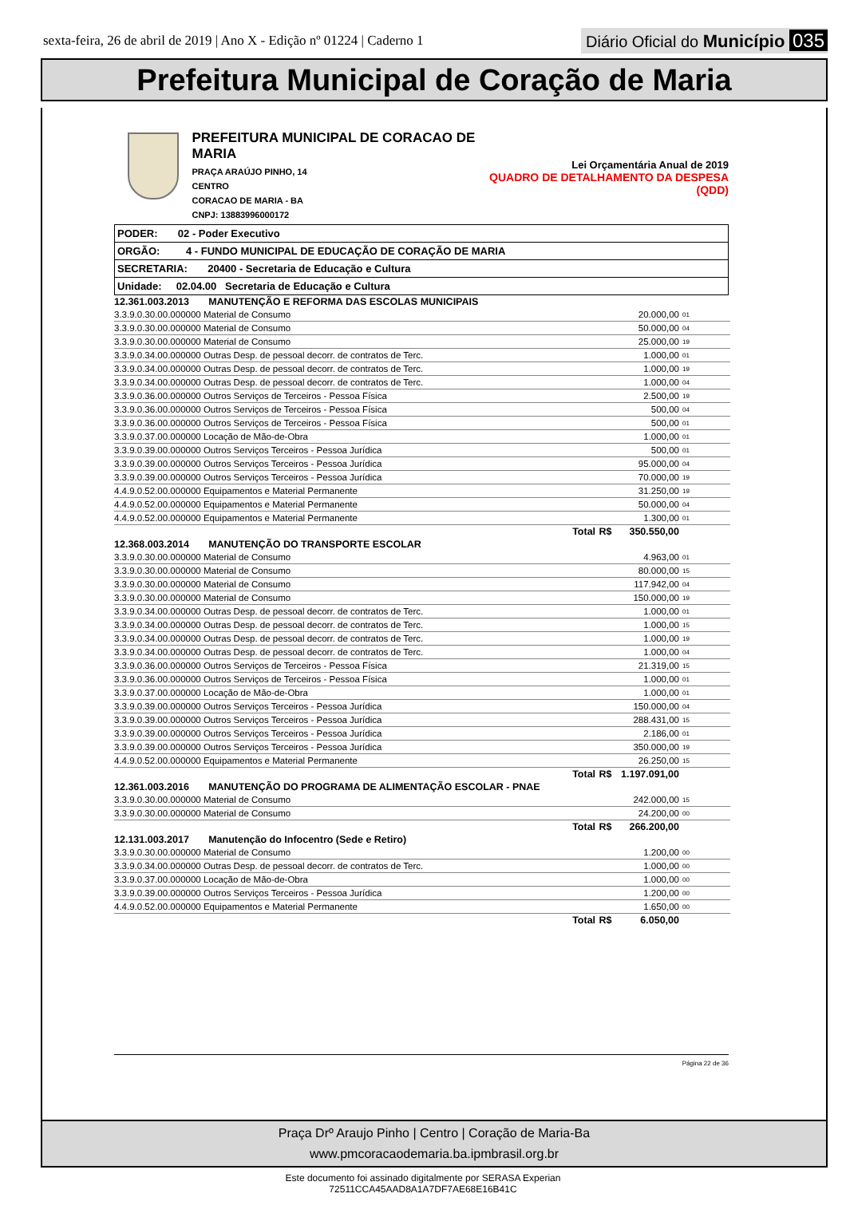sexta-feira, 26 de abril de 2019 | Ano X - Edição nº 01224 | Caderno 1
Diário Oficial do Município 035
Prefeitura Municipal de Coração de Maria
PREFEITURA MUNICIPAL DE CORACAO DE MARIA
PRAÇA ARAÚJO PINHO, 14
CENTRO
CORACAO DE MARIA - BA
CNPJ: 13883996000172
Lei Orçamentária Anual de 2019
QUADRO DE DETALHAMENTO DA DESPESA (QDD)
| PODER: 02 - Poder Executivo |
| ORGÃO: 4 - FUNDO MUNICIPAL DE EDUCAÇÃO DE CORAÇÃO DE MARIA |
| SECRETARIA: 20400 - Secretaria de Educação e Cultura |
| Unidade: 02.04.00 Secretaria de Educação e Cultura |
| 12.361.003.2013 MANUTENÇÃO E REFORMA DAS ESCOLAS MUNICIPAIS | | | |
| 3.3.9.0.30.00.000000 Material de Consumo | | 20.000,00 | 01 |
| 3.3.9.0.30.00.000000 Material de Consumo | | 50.000,00 | 04 |
| 3.3.9.0.30.00.000000 Material de Consumo | | 25.000,00 | 19 |
| 3.3.9.0.34.00.000000 Outras Desp. de pessoal decorr. de contratos de Terc. | | 1.000,00 | 01 |
| 3.3.9.0.34.00.000000 Outras Desp. de pessoal decorr. de contratos de Terc. | | 1.000,00 | 19 |
| 3.3.9.0.34.00.000000 Outras Desp. de pessoal decorr. de contratos de Terc. | | 1.000,00 | 04 |
| 3.3.9.0.36.00.000000 Outros Serviços de Terceiros - Pessoa Física | | 2.500,00 | 19 |
| 3.3.9.0.36.00.000000 Outros Serviços de Terceiros - Pessoa Física | | 500,00 | 04 |
| 3.3.9.0.36.00.000000 Outros Serviços de Terceiros - Pessoa Física | | 500,00 | 01 |
| 3.3.9.0.37.00.000000 Locação de Mão-de-Obra | | 1.000,00 | 01 |
| 3.3.9.0.39.00.000000 Outros Serviços Terceiros - Pessoa Jurídica | | 500,00 | 01 |
| 3.3.9.0.39.00.000000 Outros Serviços Terceiros - Pessoa Jurídica | | 95.000,00 | 04 |
| 3.3.9.0.39.00.000000 Outros Serviços Terceiros - Pessoa Jurídica | | 70.000,00 | 19 |
| 4.4.9.0.52.00.000000 Equipamentos e Material Permanente | | 31.250,00 | 19 |
| 4.4.9.0.52.00.000000 Equipamentos e Material Permanente | | 50.000,00 | 04 |
| 4.4.9.0.52.00.000000 Equipamentos e Material Permanente | | 1.300,00 | 01 |
| Total | R$ | 350.550,00 | |
| 12.368.003.2014 MANUTENÇÃO DO TRANSPORTE ESCOLAR | | | |
| 3.3.9.0.30.00.000000 Material de Consumo | | 4.963,00 | 01 |
| 3.3.9.0.30.00.000000 Material de Consumo | | 80.000,00 | 15 |
| 3.3.9.0.30.00.000000 Material de Consumo | | 117.942,00 | 04 |
| 3.3.9.0.30.00.000000 Material de Consumo | | 150.000,00 | 19 |
| 3.3.9.0.34.00.000000 Outras Desp. de pessoal decorr. de contratos de Terc. | | 1.000,00 | 01 |
| 3.3.9.0.34.00.000000 Outras Desp. de pessoal decorr. de contratos de Terc. | | 1.000,00 | 15 |
| 3.3.9.0.34.00.000000 Outras Desp. de pessoal decorr. de contratos de Terc. | | 1.000,00 | 19 |
| 3.3.9.0.34.00.000000 Outras Desp. de pessoal decorr. de contratos de Terc. | | 1.000,00 | 04 |
| 3.3.9.0.36.00.000000 Outros Serviços de Terceiros - Pessoa Física | | 21.319,00 | 15 |
| 3.3.9.0.36.00.000000 Outros Serviços de Terceiros - Pessoa Física | | 1.000,00 | 01 |
| 3.3.9.0.37.00.000000 Locação de Mão-de-Obra | | 1.000,00 | 01 |
| 3.3.9.0.39.00.000000 Outros Serviços Terceiros - Pessoa Jurídica | | 150.000,00 | 04 |
| 3.3.9.0.39.00.000000 Outros Serviços Terceiros - Pessoa Jurídica | | 288.431,00 | 15 |
| 3.3.9.0.39.00.000000 Outros Serviços Terceiros - Pessoa Jurídica | | 2.186,00 | 01 |
| 3.3.9.0.39.00.000000 Outros Serviços Terceiros - Pessoa Jurídica | | 350.000,00 | 19 |
| 4.4.9.0.52.00.000000 Equipamentos e Material Permanente | | 26.250,00 | 15 |
| Total | R$ | 1.197.091,00 | |
| 12.361.003.2016 MANUTENÇÃO DO PROGRAMA DE ALIMENTAÇÃO ESCOLAR - PNAE | | | |
| 3.3.9.0.30.00.000000 Material de Consumo | | 242.000,00 | 15 |
| 3.3.9.0.30.00.000000 Material de Consumo | | 24.200,00 | 00 |
| Total | R$ | 266.200,00 | |
| 12.131.003.2017 Manutenção do Infocentro (Sede e Retiro) | | | |
| 3.3.9.0.30.00.000000 Material de Consumo | | 1.200,00 | 00 |
| 3.3.9.0.34.00.000000 Outras Desp. de pessoal decorr. de contratos de Terc. | | 1.000,00 | 00 |
| 3.3.9.0.37.00.000000 Locação de Mão-de-Obra | | 1.000,00 | 00 |
| 3.3.9.0.39.00.000000 Outros Serviços Terceiros - Pessoa Jurídica | | 1.200,00 | 00 |
| 4.4.9.0.52.00.000000 Equipamentos e Material Permanente | | 1.650,00 | 00 |
| Total | R$ | 6.050,00 | |
Página 22 de 36
Praça Drº Araujo Pinho | Centro | Coração de Maria-Ba
www.pmcoracaodemaria.ba.ipmbrasil.org.br
Este documento foi assinado digitalmente por SERASA Experian
72511CCA45AAD8A1A7DF7AE68E16B41C